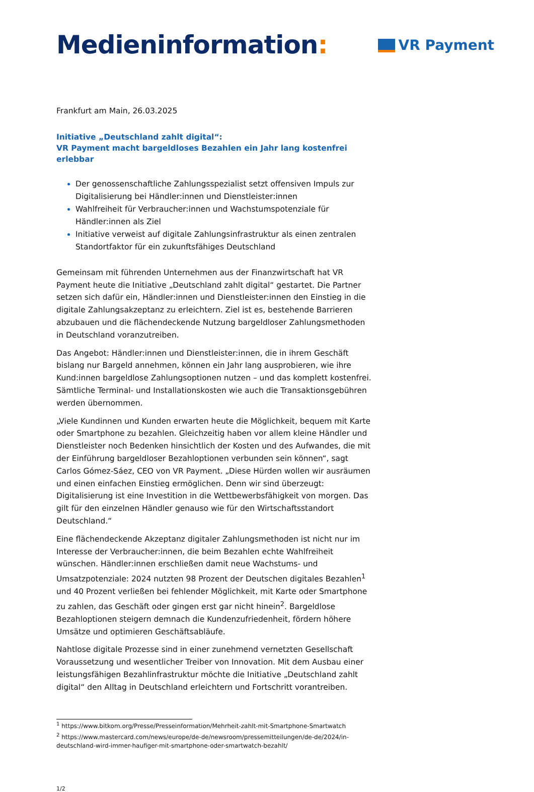Medieninformation:
VR Payment
Frankfurt am Main, 26.03.2025
Initiative „Deutschland zahlt digital“:
VR Payment macht bargeldloses Bezahlen ein Jahr lang kostenfrei erlebbar
Der genossenschaftliche Zahlungsspezialist setzt offensiven Impuls zur Digitalisierung bei Händler:innen und Dienstleister:innen
Wahlfreiheit für Verbraucher:innen und Wachstumspotenziale für Händler:innen als Ziel
Initiative verweist auf digitale Zahlungsinfrastruktur als einen zentralen Standortfaktor für ein zukunftsfähiges Deutschland
Gemeinsam mit führenden Unternehmen aus der Finanzwirtschaft hat VR Payment heute die Initiative „Deutschland zahlt digital“ gestartet. Die Partner setzen sich dafür ein, Händler:innen und Dienstleister:innen den Einstieg in die digitale Zahlungsakzeptanz zu erleichtern. Ziel ist es, bestehende Barrieren abzubauen und die flächendeckende Nutzung bargeldloser Zahlungsmethoden in Deutschland voranzutreiben.
Das Angebot: Händler:innen und Dienstleister:innen, die in ihrem Geschäft bislang nur Bargeld annehmen, können ein Jahr lang ausprobieren, wie ihre Kund:innen bargeldlose Zahlungsoptionen nutzen – und das komplett kostenfrei. Sämtliche Terminal- und Installationskosten wie auch die Transaktionsgebühren werden übernommen.
„Viele Kundinnen und Kunden erwarten heute die Möglichkeit, bequem mit Karte oder Smartphone zu bezahlen. Gleichzeitig haben vor allem kleine Händler und Dienstleister noch Bedenken hinsichtlich der Kosten und des Aufwandes, die mit der Einführung bargeldloser Bezahloptionen verbunden sein können“, sagt Carlos Gómez-Sáez, CEO von VR Payment. „Diese Hürden wollen wir ausräumen und einen einfachen Einstieg ermöglichen. Denn wir sind überzeugt: Digitalisierung ist eine Investition in die Wettbewerbsfähigkeit von morgen. Das gilt für den einzelnen Händler genauso wie für den Wirtschaftsstandort Deutschland.“
Eine flächendeckende Akzeptanz digitaler Zahlungsmethoden ist nicht nur im Interesse der Verbraucher:innen, die beim Bezahlen echte Wahlfreiheit wünschen. Händler:innen erschließen damit neue Wachstums- und Umsatzpotenziale: 2024 nutzten 98 Prozent der Deutschen digitales Bezahlen<sup>1</sup> und 40 Prozent verließen bei fehlender Möglichkeit, mit Karte oder Smartphone zu zahlen, das Geschäft oder gingen erst gar nicht hinein<sup>2</sup>. Bargeldlose Bezahloptionen steigern demnach die Kundenzufriedenheit, fördern höhere Umsätze und optimieren Geschäftsabläufe.
Nahtlose digitale Prozesse sind in einer zunehmend vernetzten Gesellschaft Voraussetzung und wesentlicher Treiber von Innovation. Mit dem Ausbau einer leistungsfähigen Bezahlinfrastruktur möchte die Initiative „Deutschland zahlt digital“ den Alltag in Deutschland erleichtern und Fortschritt vorantreiben.
<sup>1</sup> https://www.bitkom.org/Presse/Presseinformation/Mehrheit-zahlt-mit-Smartphone-Smartwatch
<sup>2</sup> https://www.mastercard.com/news/europe/de-de/newsroom/pressemitteilungen/de-de/2024/in-deutschland-wird-immer-haufiger-mit-smartphone-oder-smartwatch-bezahlt/
1/2